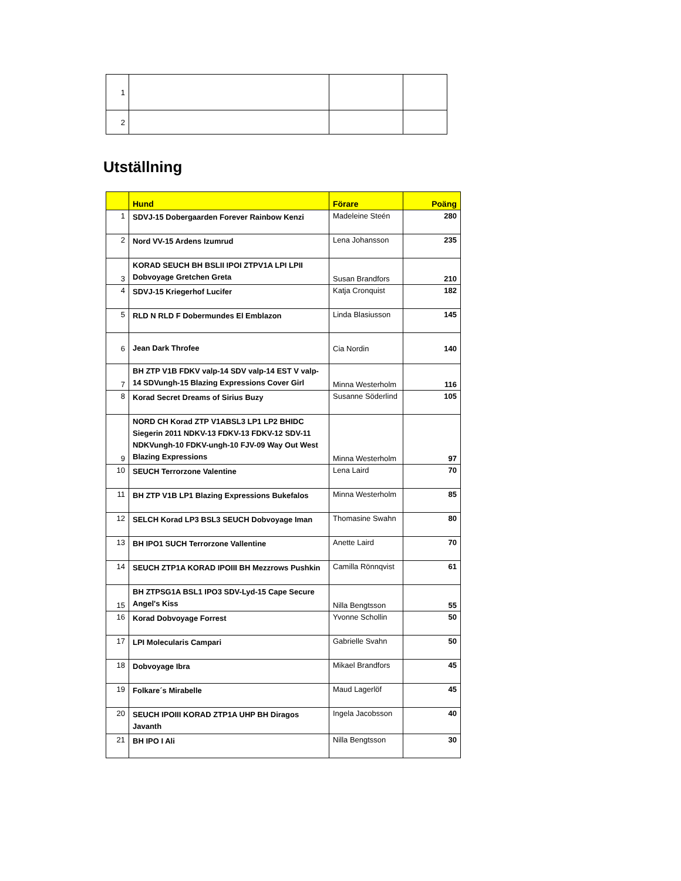| 1 | | | |
| 2 | | | |
Utställning
| | Hund | Förare | Poäng |
| --- | --- | --- | --- |
| 1 | SDVJ-15 Dobergaarden Forever Rainbow Kenzi | Madeleine Steén | 280 |
| 2 | Nord VV-15 Ardens Izumrud | Lena Johansson | 235 |
| 3 | KORAD SEUCH BH BSLII IPOI ZTPV1A LPI LPII Dobvoyage Gretchen Greta | Susan Brandfors | 210 |
| 4 | SDVJ-15 Kriegerhof Lucifer | Katja Cronquist | 182 |
| 5 | RLD N RLD F Dobermundes El Emblazon | Linda Blasiusson | 145 |
| 6 | Jean Dark Throfee | Cia Nordin | 140 |
| 7 | BH ZTP V1B FDKV valp-14 SDV valp-14 EST V valp-14 SDVungh-15 Blazing Expressions Cover Girl | Minna Westerholm | 116 |
| 8 | Korad Secret Dreams of Sirius Buzy | Susanne Söderlind | 105 |
| 9 | NORD CH Korad ZTP V1ABSL3 LP1 LP2 BHIDC Siegerin 2011 NDKV-13 FDKV-13 FDKV-12 SDV-11 NDKVungh-10 FDKV-ungh-10 FJV-09 Way Out West Blazing Expressions | Minna Westerholm | 97 |
| 10 | SEUCH Terrorzone Valentine | Lena Laird | 70 |
| 11 | BH ZTP V1B LP1 Blazing Expressions Bukefalos | Minna Westerholm | 85 |
| 12 | SELCH Korad LP3 BSL3 SEUCH Dobvoyage Iman | Thomasine Swahn | 80 |
| 13 | BH IPO1 SUCH Terrorzone Vallentine | Anette Laird | 70 |
| 14 | SEUCH ZTP1A KORAD IPOIII BH Mezzrows Pushkin | Camilla Rönnqvist | 61 |
| 15 | BH ZTPSG1A BSL1 IPO3 SDV-Lyd-15 Cape Secure Angel's Kiss | Nilla Bengtsson | 55 |
| 16 | Korad Dobvoyage Forrest | Yvonne Schollin | 50 |
| 17 | LPI Molecularis Campari | Gabrielle Svahn | 50 |
| 18 | Dobvoyage Ibra | Mikael Brandfors | 45 |
| 19 | Folkare´s Mirabelle | Maud Lagerlöf | 45 |
| 20 | SEUCH IPOIII KORAD ZTP1A UHP BH Diragos Javanth | Ingela Jacobsson | 40 |
| 21 | BH IPO I Ali | Nilla Bengtsson | 30 |